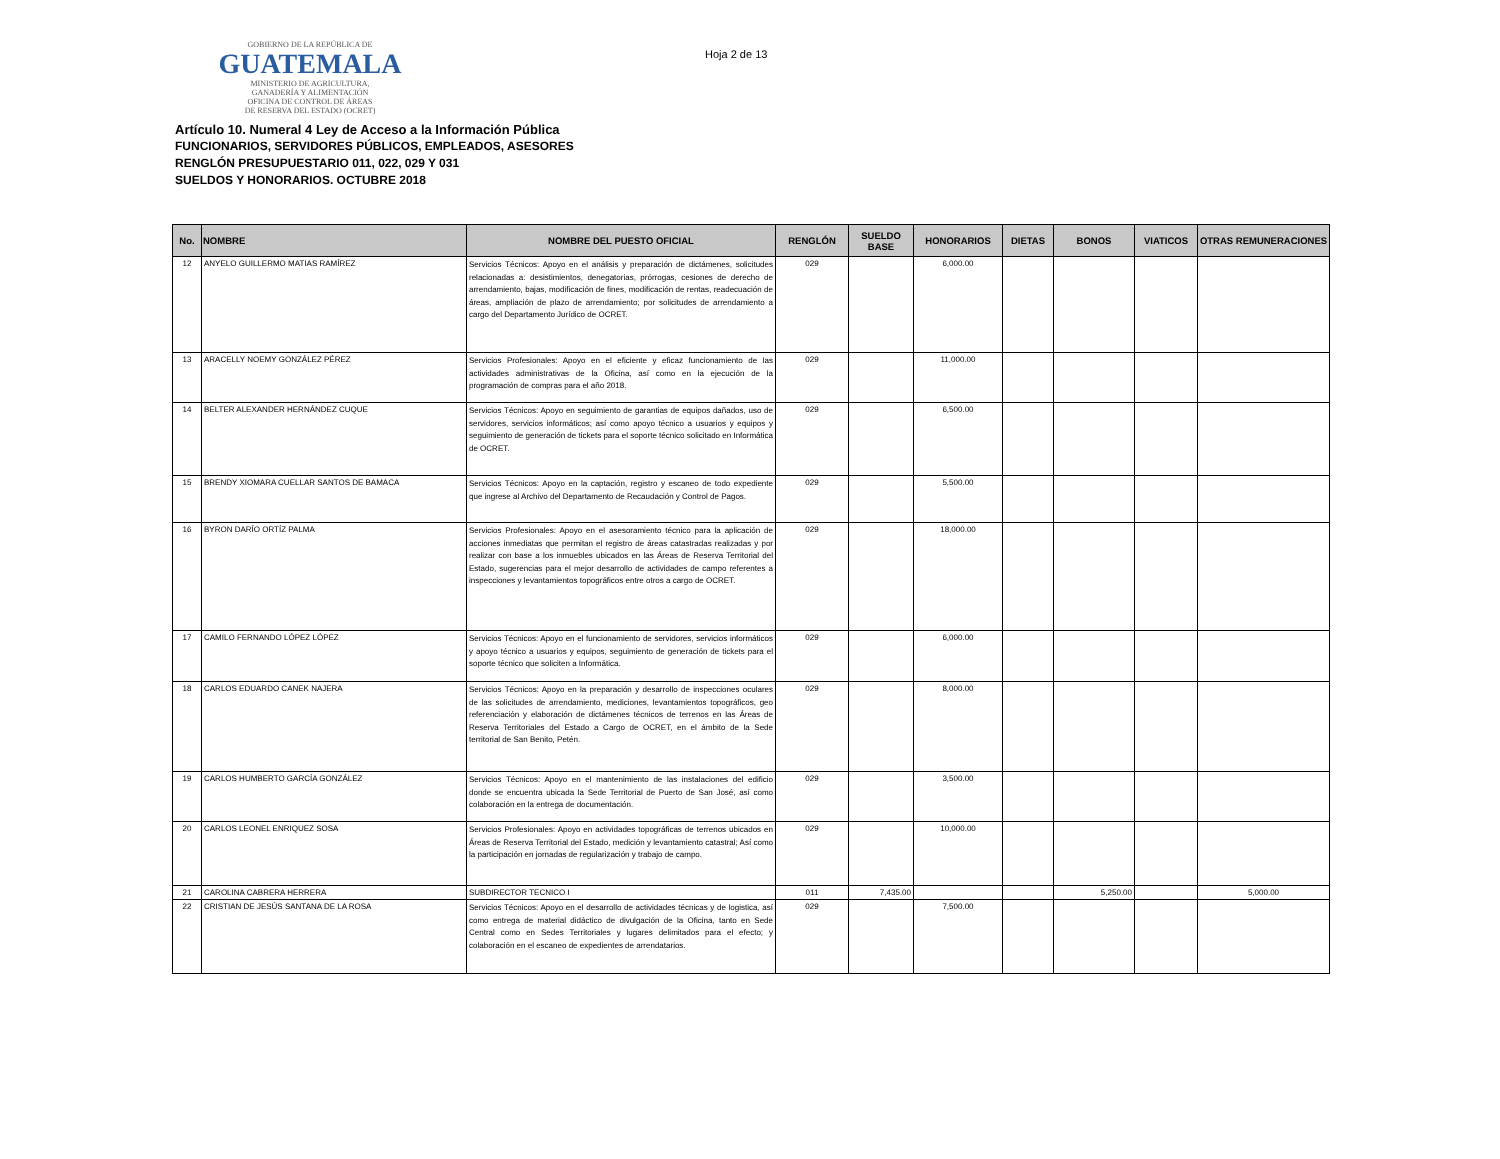GOBIERNO DE LA REPÚBLICA DE
GUATEMALA
MINISTERIO DE AGRICULTURA,
GANADERÍA Y ALIMENTACIÓN
OFICINA DE CONTROL DE ÁREAS
DE RESERVA DEL ESTADO (OCRET)
Hoja 2 de 13
Artículo 10. Numeral 4 Ley de Acceso a la Información Pública
FUNCIONARIOS, SERVIDORES PÚBLICOS, EMPLEADOS, ASESORES
RENGLÓN PRESUPUESTARIO 011, 022, 029 Y 031
SUELDOS Y HONORARIOS. OCTUBRE 2018
| No. | NOMBRE | NOMBRE DEL PUESTO OFICIAL | RENGLÓN | SUELDO BASE | HONORARIOS | DIETAS | BONOS | VIATICOS | OTRAS REMUNERACIONES |
| --- | --- | --- | --- | --- | --- | --- | --- | --- | --- |
| 12 | ANYELO GUILLERMO MATIAS RAMÍREZ | Servicios Técnicos: Apoyo en el análisis y preparación de dictámenes, solicitudes relacionadas a: desistimientos, denegatorias, prórrogas, cesiones de derecho de arrendamiento, bajas, modificación de fines, modificación de rentas, readecuación de áreas, ampliación de plazo de arrendamiento; por solicitudes de arrendamiento a cargo del Departamento Jurídico de OCRET. | 029 | | 6,000.00 | | | | |
| 13 | ARACELLY NOEMY GONZÁLEZ PÉREZ | Servicios Profesionales: Apoyo en el eficiente y eficaz funcionamiento de las actividades administrativas de la Oficina, así como en la ejecución de la programación de compras para el año 2018. | 029 | | 11,000.00 | | | | |
| 14 | BELTER ALEXANDER HERNÁNDEZ CUQUE | Servicios Técnicos: Apoyo en seguimiento de garantias de equipos dañados, uso de servidores, servicios informáticos; así como apoyo técnico a usuarios y equipos y seguimiento de generación de tickets para el soporte técnico solicitado en Informática de OCRET. | 029 | | 6,500.00 | | | | |
| 15 | BRENDY XIOMARA CUELLAR SANTOS DE BAMACA | Servicios Técnicos: Apoyo en la captación, registro y escaneo de todo expediente que ingrese al Archivo del Departamento de Recaudación y Control de Pagos. | 029 | | 5,500.00 | | | | |
| 16 | BYRON DARÍO ORTÍZ PALMA | Servicios Profesionales: Apoyo en el asesoramiento técnico para la aplicación de acciones inmediatas que permitan el registro de áreas catastradas realizadas y por realizar con base a los inmuebles ubicados en las Áreas de Reserva Territorial del Estado, sugerencias para el mejor desarrollo de actividades de campo referentes a inspecciones y levantamientos topográficos entre otros a cargo de OCRET. | 029 | | 18,000.00 | | | | |
| 17 | CAMILO FERNANDO LÓPEZ LÓPEZ | Servicios Técnicos: Apoyo en el funcionamiento de servidores, servicios informáticos y apoyo técnico a usuarios y equipos, seguimiento de generación de tickets para el soporte técnico que soliciten a Informática. | 029 | | 6,000.00 | | | | |
| 18 | CARLOS EDUARDO CANEK NAJERA | Servicios Técnicos: Apoyo en la preparación y desarrollo de inspecciones oculares de las solicitudes de arrendamiento, mediciones, levantamientos topográficos, geo referenciación y elaboración de dictámenes técnicos de terrenos en las Áreas de Reserva Territoriales del Estado a Cargo de OCRET, en el ámbito de la Sede territorial de San Benito, Petén. | 029 | | 8,000.00 | | | | |
| 19 | CARLOS HUMBERTO GARCÍA GONZÁLEZ | Servicios Técnicos: Apoyo en el mantenimiento de las instalaciones del edificio donde se encuentra ubicada la Sede Territorial de Puerto de San José, así como colaboración en la entrega de documentación. | 029 | | 3,500.00 | | | | |
| 20 | CARLOS LEONEL ENRIQUEZ SOSA | Servicios Profesionales: Apoyo en actividades topográficas de terrenos ubicados en Áreas de Reserva Territorial del Estado, medición y levantamiento catastral; Así como la participación en jornadas de regularización y trabajo de campo. | 029 | | 10,000.00 | | | | |
| 21 | CAROLINA CABRERA HERRERA | SUBDIRECTOR TECNICO I | 011 | 7,435.00 | | | 5,250.00 | | 5,000.00 |
| 22 | CRISTIAN DE JESÚS SANTANA DE LA ROSA | Servicios Técnicos: Apoyo en el desarrollo de actividades técnicas y de logistica, así como entrega de material didáctico de divulgación de la Oficina, tanto en Sede Central como en Sedes Territoriales y lugares delimitados para el efecto; y colaboración en el escaneo de expedientes de arrendatarios. | 029 | | 7,500.00 | | | | |